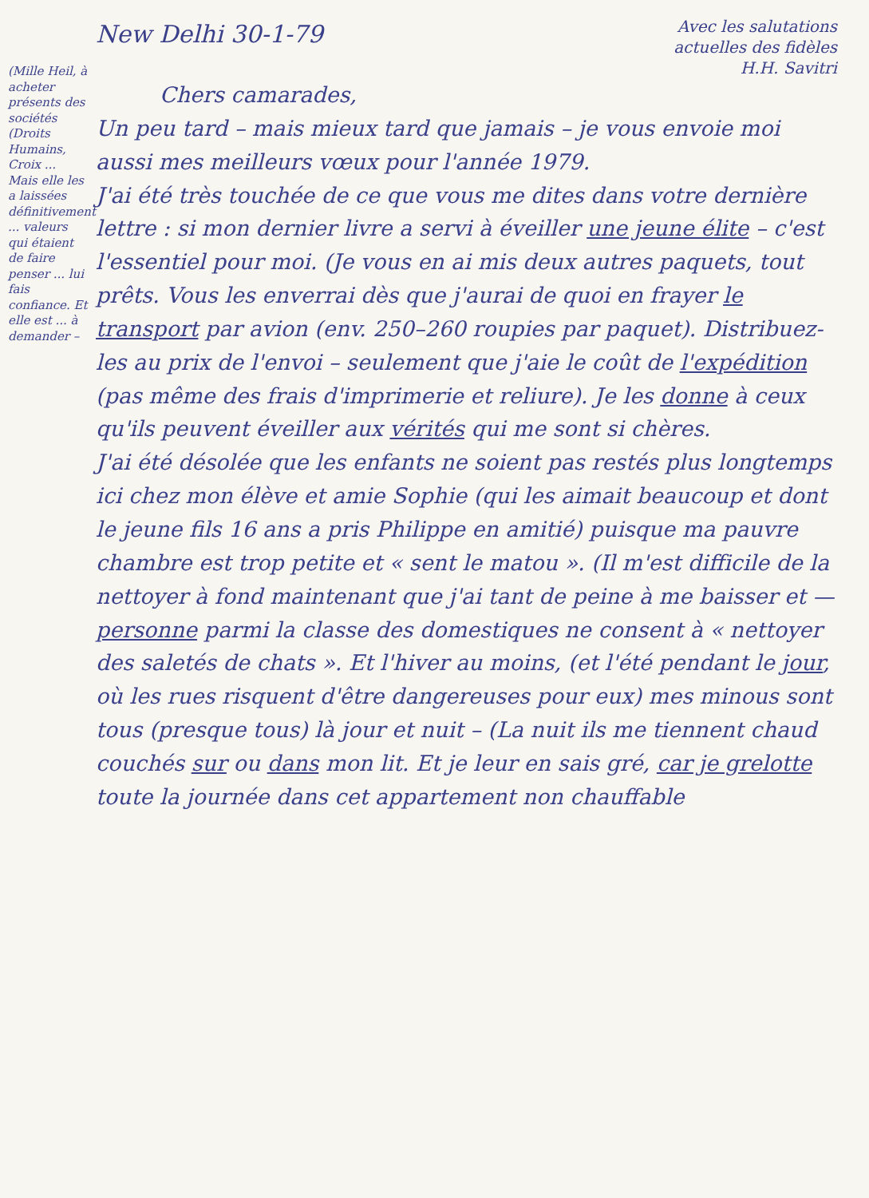New Delhi 30-1-79
Avec les salutations
actuelles des fidèles
H.H. Savitri
Chers camarades,
Un peu tard – mais mieux tard que jamais – je vous envoie moi aussi mes meilleurs vœux pour l'année 1979.
J'ai été très touchée de ce que vous me dites dans votre dernière lettre : si mon dernier livre a servi à éveiller une jeune élite – c'est l'essentiel pour moi. (Je vous en ai mis deux autres paquets, tout prêts. Vous les enverrai dès que j'aurai de quoi en frayer le transport par avion (env. 250–260 roupies par paquet). Distribuez-les au prix de l'envoi – seulement que j'aie le coût de l'expédition (pas même des frais d'imprimerie et reliure). Je les donne à ceux qu'ils peuvent éveiller aux vérités qui me sont si chères.
J'ai été désolée que les enfants ne soient pas restés plus longtemps ici chez mon élève et amie Sophie (qui les aimait beaucoup et dont le jeune fils 16 ans a pris Philippe en amitié) puisque ma pauvre chambre est trop petite et « sent le matou ». (Il m'est difficile de la nettoyer à fond maintenant que j'ai tant de peine à me baisser et — personne parmi la classe des domestiques ne consent à « nettoyer des saletés de chats ». Et l'hiver au moins, (et l'été pendant le jour, où les rues risquent d'être dangereuses pour eux) mes minous sont tous (presque tous) là jour et nuit – (La nuit ils me tiennent chaud couchés sur ou dans mon lit. Et je leur en sais gré, car je grelotte toute la journée dans cet appartement non chauffable
(Mille Heil, à acheter présents des sociétés (Droits Humains, Croix ... Mais elle les a laissées définitivement ... valeurs qui étaient de faire penser ... lui fais confiance. Et elle est ... à demander –